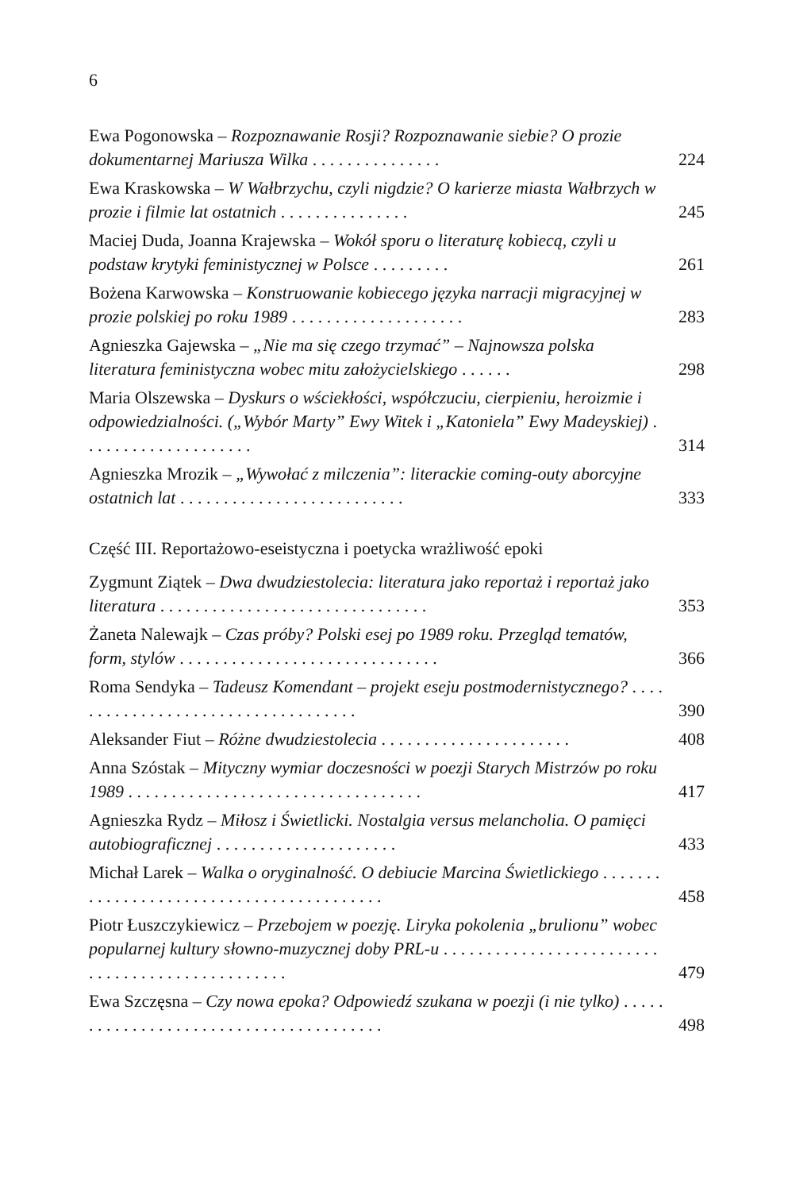6
Ewa Pogonowska – Rozpoznawanie Rosji? Rozpoznawanie siebie? O prozie dokumentarnej Mariusza Wilka . . . . . . . . . . . . . . .
224
Ewa Kraskowska – W Wałbrzychu, czyli nigdzie? O karierze miasta Wałbrzych w prozie i filmie lat ostatnich . . . . . . . . . . . . . . .
245
Maciej Duda, Joanna Krajewska – Wokół sporu o literaturę kobiecą, czyli u podstaw krytyki feministycznej w Polsce . . . . . . . . .
261
Bożena Karwowska – Konstruowanie kobiecego języka narracji migracyjnej w prozie polskiej po roku 1989 . . . . . . . . . . . . . . . . . . . .
283
Agnieszka Gajewska – „Nie ma się czego trzymać” – Najnowsza polska literatura feministyczna wobec mitu założycielskiego . . . . . .
298
Maria Olszewska – Dyskurs o wściekłości, współczuciu, cierpieniu, heroizmie i odpowiedzialności. („Wybór Marty” Ewy Witek i „Katoniela” Ewy Madeyskiej) . . . . . . . . . . . . . . . . . . . .
314
Agnieszka Mrozik – „Wywołać z milczenia”: literackie coming-outy aborcyjne ostatnich lat . . . . . . . . . . . . . . . . . . . . . . . . . .
333
Część III. Reportażowo-eseistyczna i poetycka wrażliwość epoki
Zygmunt Ziątek – Dwa dwudziestolecia: literatura jako reportaż i reportaż jako literatura . . . . . . . . . . . . . . . . . . . . . . . . . . . . . . .
353
Żaneta Nalewajk – Czas próby? Polski esej po 1989 roku. Przegląd tematów, form, stylów . . . . . . . . . . . . . . . . . . . . . . . . . . . . . .
366
Roma Sendyka – Tadeusz Komendant – projekt eseju postmodernistycznego? . . . . . . . . . . . . . . . . . . . . . . . . . . . . . . . . . . .
390
Aleksander Fiut – Różne dwudziestolecia . . . . . . . . . . . . . . . . . . . . . .
408
Anna Szóstak – Mityczny wymiar doczesności w poezji Starych Mistrzów po roku 1989 . . . . . . . . . . . . . . . . . . . . . . . . . . . . . . . . . .
417
Agnieszka Rydz – Miłosz i Świetlicki. Nostalgia versus melancholia. O pamięci autobiograficznej . . . . . . . . . . . . . . . . . . . . .
433
Michał Larek – Walka o oryginalność. O debiucie Marcina Świetlickiego . . . . . . . . . . . . . . . . . . . . . . . . . . . . . . . . . . . . . . . . .
458
Piotr Łuszczykiewicz – Przebojem w poezję. Liryka pokolenia „brulionu” wobec popularnej kultury słowno-muzycznej doby PRL-u . . . . . . . . . . . . . . . . . . . . . . . . . . . . . . . . . . . . . . . . . . . . . . . .
479
Ewa Szczęsna – Czy nowa epoka? Odpowiedź szukana w poezji (i nie tylko) . . . . . . . . . . . . . . . . . . . . . . . . . . . . . . . . . . . . . . .
498